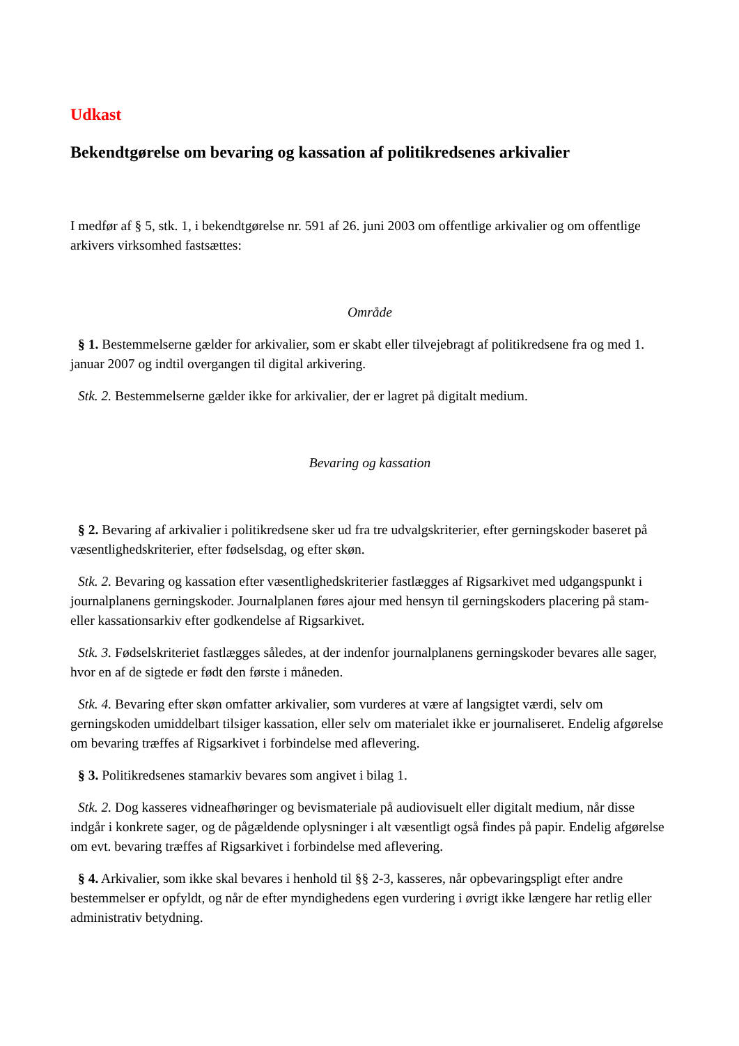Udkast
Bekendtgørelse om bevaring og kassation af politikredsenes arkivalier
I medfør af § 5, stk. 1, i bekendtgørelse nr. 591 af 26. juni 2003 om offentlige arkivalier og om offentlige arkivers virksomhed fastsættes:
Område
§ 1. Bestemmelserne gælder for arkivalier, som er skabt eller tilvejebragt af politikredsene fra og med 1. januar 2007 og indtil overgangen til digital arkivering.
Stk. 2. Bestemmelserne gælder ikke for arkivalier, der er lagret på digitalt medium.
Bevaring og kassation
§ 2. Bevaring af arkivalier i politikredsene sker ud fra tre udvalgskriterier, efter gerningskoder baseret på væsentlighedskriterier, efter fødselsdag, og efter skøn.
Stk. 2. Bevaring og kassation efter væsentlighedskriterier fastlægges af Rigsarkivet med udgangspunkt i journalplanens gerningskoder. Journalplanen føres ajour med hensyn til gerningskoders placering på stam- eller kassationsarkiv efter godkendelse af Rigsarkivet.
Stk. 3. Fødselskriteriet fastlægges således, at der indenfor journalplanens gerningskoder bevares alle sager, hvor en af de sigtede er født den første i måneden.
Stk. 4. Bevaring efter skøn omfatter arkivalier, som vurderes at være af langsigtet værdi, selv om gerningskoden umiddelbart tilsiger kassation, eller selv om materialet ikke er journaliseret. Endelig afgørelse om bevaring træffes af Rigsarkivet i forbindelse med aflevering.
§ 3. Politikredsenes stamarkiv bevares som angivet i bilag 1.
Stk. 2. Dog kasseres vidneafhøringer og bevismateriale på audiovisuelt eller digitalt medium, når disse indgår i konkrete sager, og de pågældende oplysninger i alt væsentligt også findes på papir. Endelig afgørelse om evt. bevaring træffes af Rigsarkivet i forbindelse med aflevering.
§ 4. Arkivalier, som ikke skal bevares i henhold til §§ 2-3, kasseres, når opbevaringspligt efter andre bestemmelser er opfyldt, og når de efter myndighedens egen vurdering i øvrigt ikke længere har retlig eller administrativ betydning.